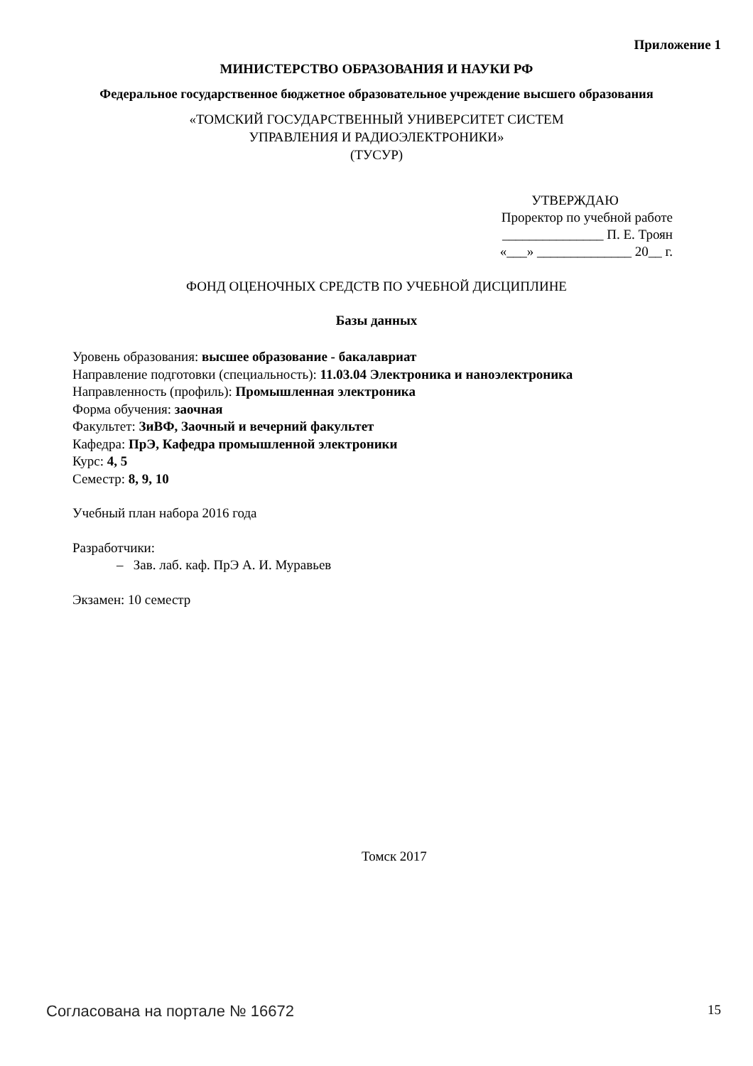Приложение 1
МИНИСТЕРСТВО ОБРАЗОВАНИЯ И НАУКИ РФ
Федеральное государственное бюджетное образовательное учреждение высшего образования
«ТОМСКИЙ ГОСУДАРСТВЕННЫЙ УНИВЕРСИТЕТ СИСТЕМ
УПРАВЛЕНИЯ И РАДИОЭЛЕКТРОНИКИ»
(ТУСУР)
УТВЕРЖДАЮ
Проректор по учебной работе
_______________ П. Е. Троян
«___» ______________ 20__ г.
ФОНД ОЦЕНОЧНЫХ СРЕДСТВ ПО УЧЕБНОЙ ДИСЦИПЛИНЕ
Базы данных
Уровень образования: высшее образование - бакалавриат
Направление подготовки (специальность): 11.03.04 Электроника и наноэлектроника
Направленность (профиль): Промышленная электроника
Форма обучения: заочная
Факультет: ЗиВФ, Заочный и вечерний факультет
Кафедра: ПрЭ, Кафедра промышленной электроники
Курс: 4, 5
Семестр: 8, 9, 10
Учебный план набора 2016 года
Разработчики:
– Зав. лаб. каф. ПрЭ А. И. Муравьев
Экзамен: 10 семестр
Томск 2017
Согласована на портале № 16672 15